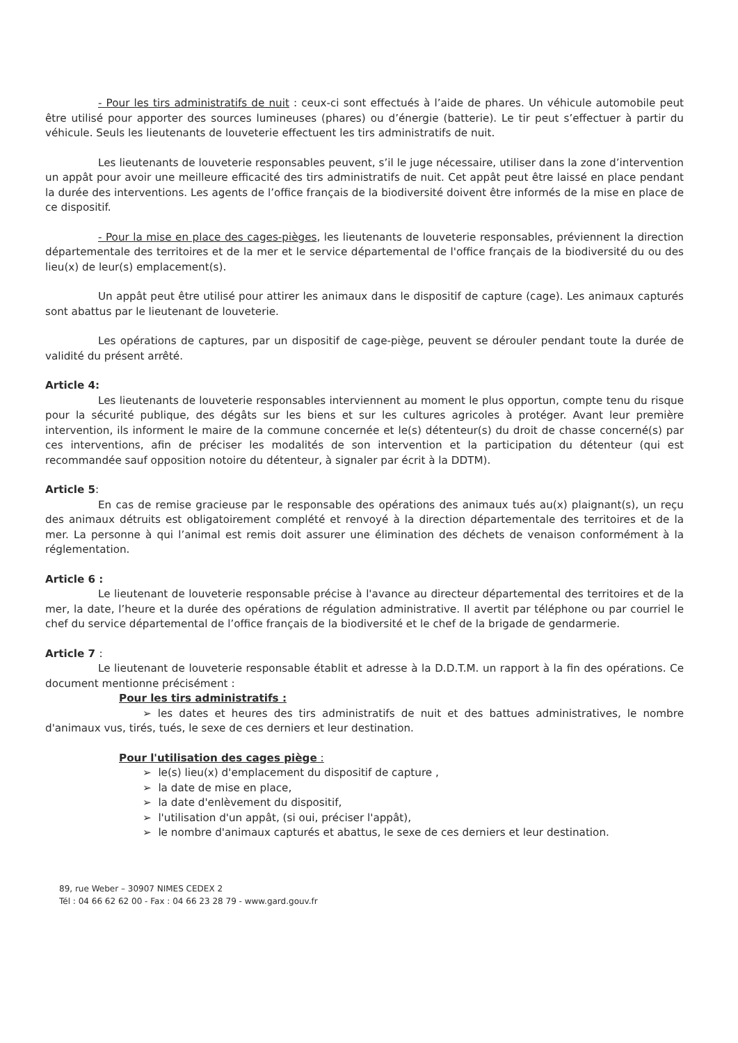- Pour les tirs administratifs de nuit : ceux-ci sont effectués à l’aide de phares. Un véhicule automobile peut être utilisé pour apporter des sources lumineuses (phares) ou d’énergie (batterie). Le tir peut s’effectuer à partir du véhicule. Seuls les lieutenants de louveterie effectuent les tirs administratifs de nuit.
Les lieutenants de louveterie responsables peuvent, s’il le juge nécessaire, utiliser dans la zone d’intervention un appât pour avoir une meilleure efficacité des tirs administratifs de nuit. Cet appât peut être laissé en place pendant la durée des interventions. Les agents de l’office français de la biodiversité doivent être informés de la mise en place de ce dispositif.
- Pour la mise en place des cages-pièges, les lieutenants de louveterie responsables, préviennent la direction départementale des territoires et de la mer et le service départemental de l'office français de la biodiversité du ou des lieu(x) de leur(s) emplacement(s).
Un appât peut être utilisé pour attirer les animaux dans le dispositif de capture (cage). Les animaux capturés sont abattus par le lieutenant de louveterie.
Les opérations de captures, par un dispositif de cage-piège, peuvent se dérouler pendant toute la durée de validité du présent arrêté.
Article 4:
Les lieutenants de louveterie responsables interviennent au moment le plus opportun, compte tenu du risque pour la sécurité publique, des dégâts sur les biens et sur les cultures agricoles à protéger. Avant leur première intervention, ils informent le maire de la commune concernée et le(s) détenteur(s) du droit de chasse concerné(s) par ces interventions, afin de préciser les modalités de son intervention et la participation du détenteur (qui est recommandée sauf opposition notoire du détenteur, à signaler par écrit à la DDTM).
Article 5:
En cas de remise gracieuse par le responsable des opérations des animaux tués au(x) plaignant(s), un reçu des animaux détruits est obligatoirement complété et renvoyé à la direction départementale des territoires et de la mer. La personne à qui l’animal est remis doit assurer une élimination des déchets de venaison conformément à la réglementation.
Article 6 :
Le lieutenant de louveterie responsable précise à l'avance au directeur départemental des territoires et de la mer, la date, l’heure et la durée des opérations de régulation administrative. Il avertit par téléphone ou par courriel le chef du service départemental de l’office français de la biodiversité et le chef de la brigade de gendarmerie.
Article 7 :
Le lieutenant de louveterie responsable établit et adresse à la D.D.T.M. un rapport à la fin des opérations. Ce document mentionne précisément :
Pour les tirs administratifs :
➢ les dates et heures des tirs administratifs de nuit et des battues administratives, le nombre d'animaux vus, tirés, tués, le sexe de ces derniers et leur destination.
Pour l'utilisation des cages piège :
➢ le(s) lieu(x) d'emplacement du dispositif de capture ,
➢ la date de mise en place,
➢ la date d'enlèvement du dispositif,
➢ l'utilisation d'un appât, (si oui, préciser l'appât),
➢ le nombre d'animaux capturés et abattus, le sexe de ces derniers et leur destination.
89, rue Weber – 30907 NIMES CEDEX 2
Tél : 04 66 62 62 00 - Fax : 04 66 23 28 79 - www.gard.gouv.fr